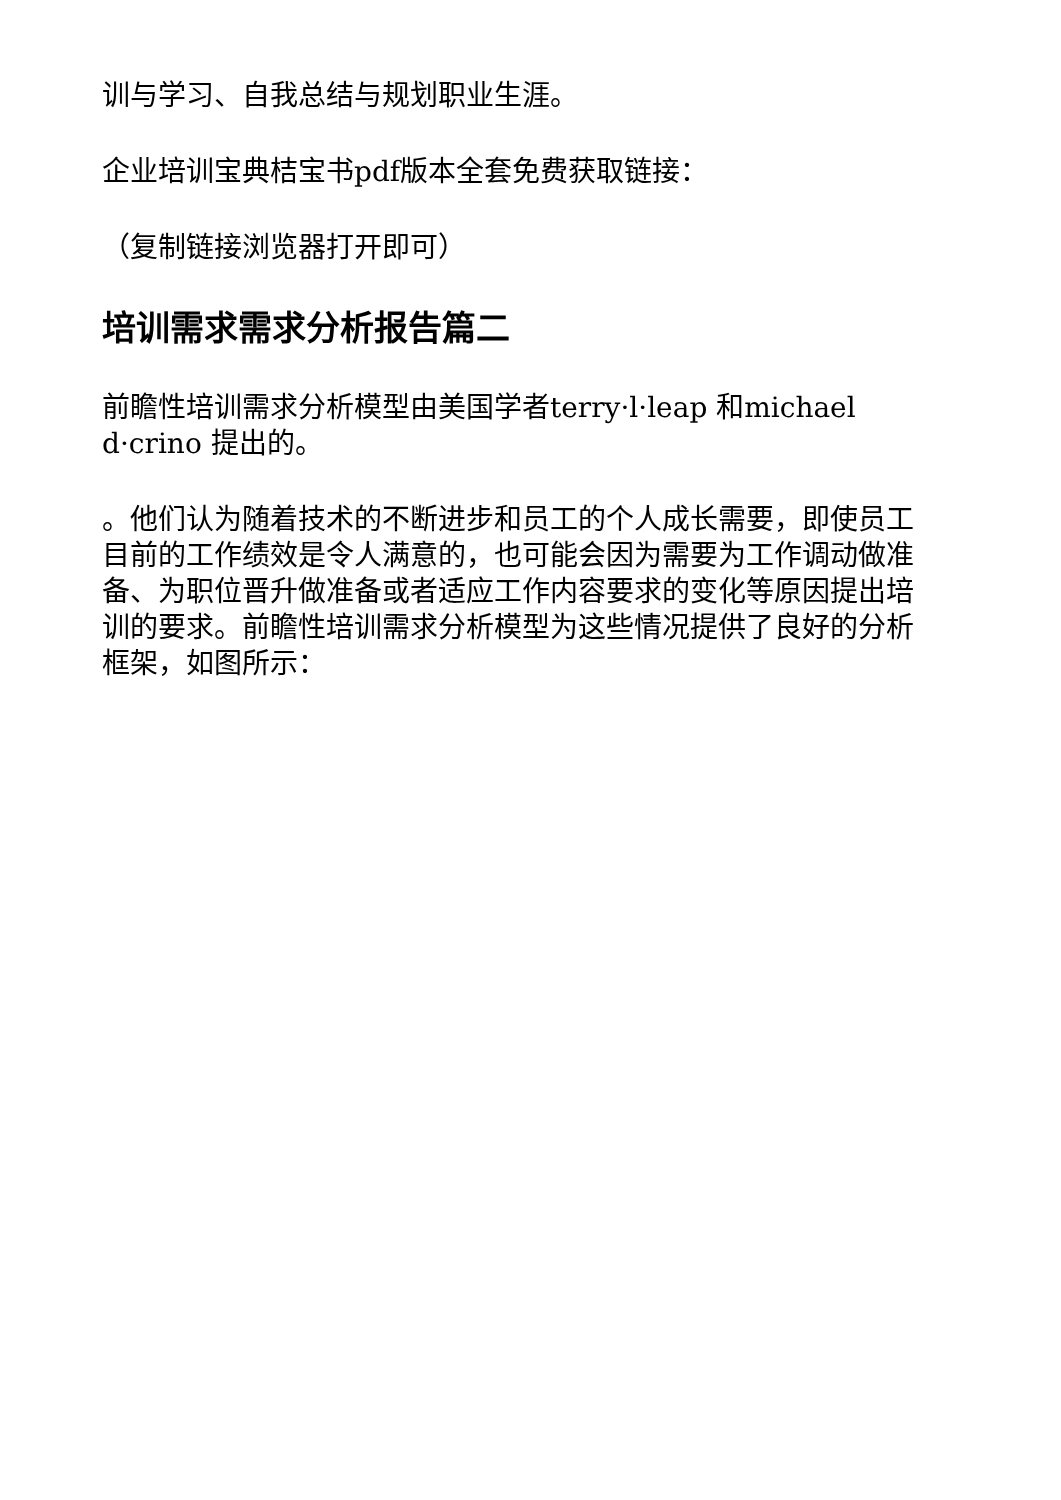训与学习、自我总结与规划职业生涯。
企业培训宝典桔宝书pdf版本全套免费获取链接：
（复制链接浏览器打开即可）
培训需求需求分析报告篇二
前瞻性培训需求分析模型由美国学者terry·l·leap 和michael d·crino 提出的。
。他们认为随着技术的不断进步和员工的个人成长需要，即使员工目前的工作绩效是令人满意的，也可能会因为需要为工作调动做准备、为职位晋升做准备或者适应工作内容要求的变化等原因提出培训的要求。前瞻性培训需求分析模型为这些情况提供了良好的分析框架，如图所示：